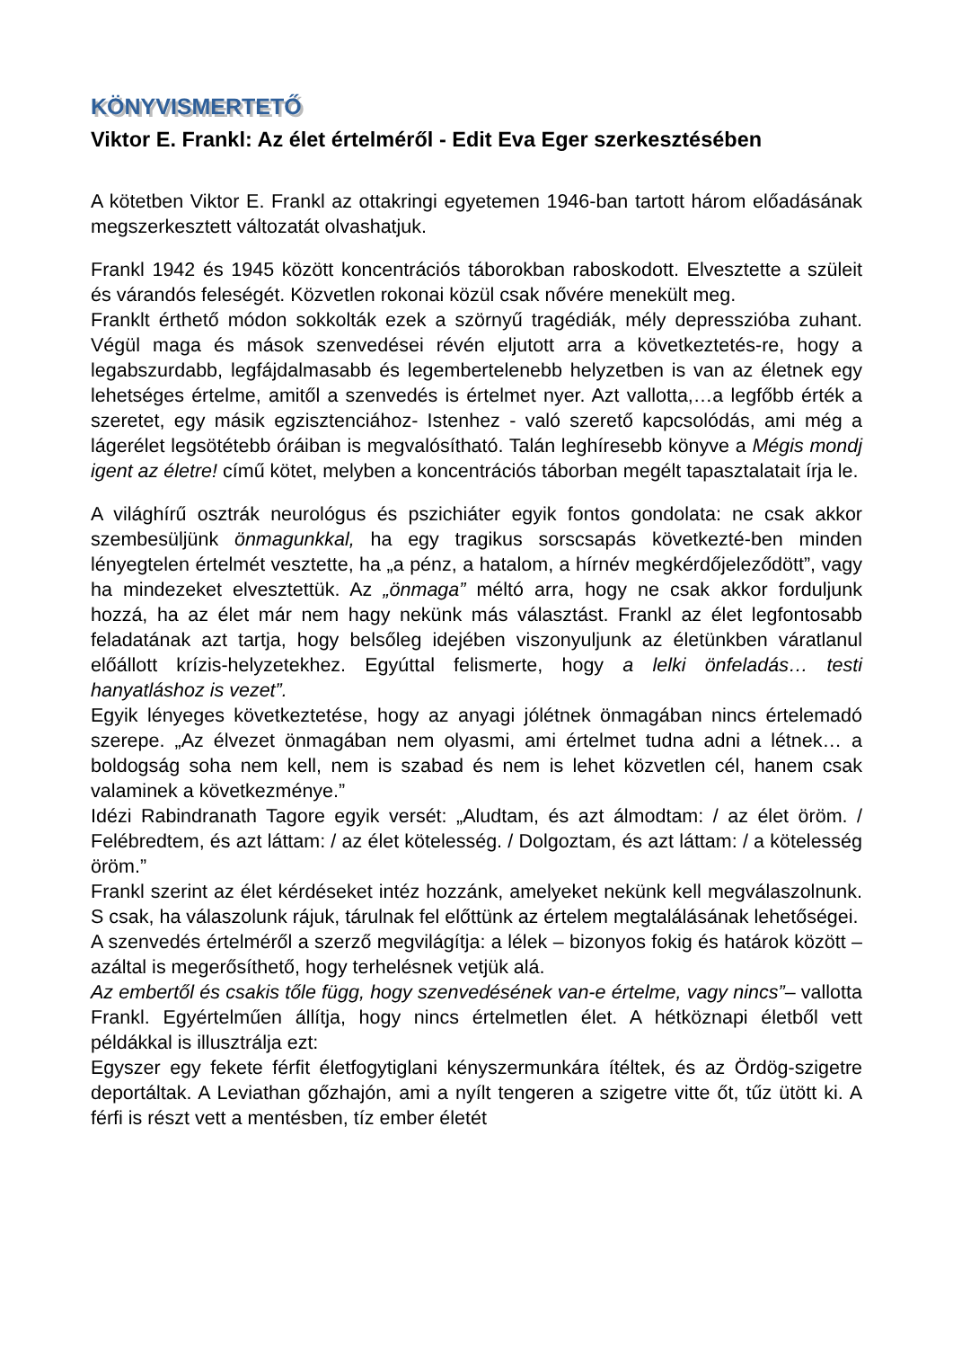KÖNYVISMERTETŐ
Viktor E. Frankl: Az élet értelméről - Edit Eva Eger szerkesztésében
A kötetben Viktor E. Frankl az ottakringi egyetemen 1946-ban tartott három előadásának megszerkesztett változatát olvashatjuk.
Frankl 1942 és 1945 között koncentrációs táborokban raboskodott. Elvesztette a szüleit és várandós feleségét. Közvetlen rokonai közül csak nővére menekült meg.
Franklt érthető módon sokkolták ezek a szörnyű tragédiák, mély depresszióba zuhant. Végül maga és mások szenvedései révén eljutott arra a következtetés-re, hogy a legabszurdabb, legfájdalmasabb és legembertelenebb helyzetben is van az életnek egy lehetséges értelme, amitől a szenvedés is értelmet nyer. Azt vallotta,…a legfőbb érték a szeretet, egy másik egzisztenciához- Istenhez - való szerető kapcsolódás, ami még a lágerélet legsötétebb óráiban is megvalósítható. Talán leghíresebb könyve a Mégis mondj igent az életre! című kötet, melyben a koncentrációs táborban megélt tapasztalatait írja le.
A világhírű osztrák neurológus és pszichiáter egyik fontos gondolata: ne csak akkor szembesüljünk önmagunkkal, ha egy tragikus sorscsapás következté-ben minden lényegtelen értelmét vesztette, ha „a pénz, a hatalom, a hírnév megkérdőjeleződött”, vagy ha mindezeket elvesztettük. Az „önmaga” méltó arra, hogy ne csak akkor forduljunk hozzá, ha az élet már nem hagy nekünk más választást. Frankl az élet legfontosabb feladatának azt tartja, hogy belsőleg idejében viszonyuljunk az életünkben váratlanul előállott krízis-helyzetekhez. Egyúttal felismerte, hogy a lelki önfeladás… testi hanyatláshoz is vezet”.
Egyik lényeges következtetése, hogy az anyagi jólétnek önmagában nincs értelemadó szerepe. „Az élvezet önmagában nem olyasmi, ami értelmet tudna adni a létnek… a boldogság soha nem kell, nem is szabad és nem is lehet közvetlen cél, hanem csak valaminek a következménye.”
Idézi Rabindranath Tagore egyik versét: „Aludtam, és azt álmodtam: / az élet öröm. / Felébredtem, és azt láttam: / az élet kötelesség. / Dolgoztam, és azt láttam: / a kötelesség öröm.”
Frankl szerint az élet kérdéseket intéz hozzánk, amelyeket nekünk kell megválaszolnunk. S csak, ha válaszolunk rájuk, tárulnak fel előttünk az értelem megtalálásának lehetőségei.
A szenvedés értelméről a szerző megvilágítja: a lélek – bizonyos fokig és határok között – azáltal is megerősíthető, hogy terhelésnek vetjük alá.
Az embertől és csakis tőle függ, hogy szenvedésének van-e értelme, vagy nincs”– vallotta Frankl. Egyértelműen állítja, hogy nincs értelmetlen élet. A hétköznapi életből vett példákkal is illusztrálja ezt:
Egyszer egy fekete férfit életfogytiglani kényszermunkára ítéltek, és az Ördög-szigetre deportáltak. A Leviathan gőzhajón, ami a nyílt tengeren a szigetre vitte őt, tűz ütött ki. A férfi is részt vett a mentésben, tíz ember életét